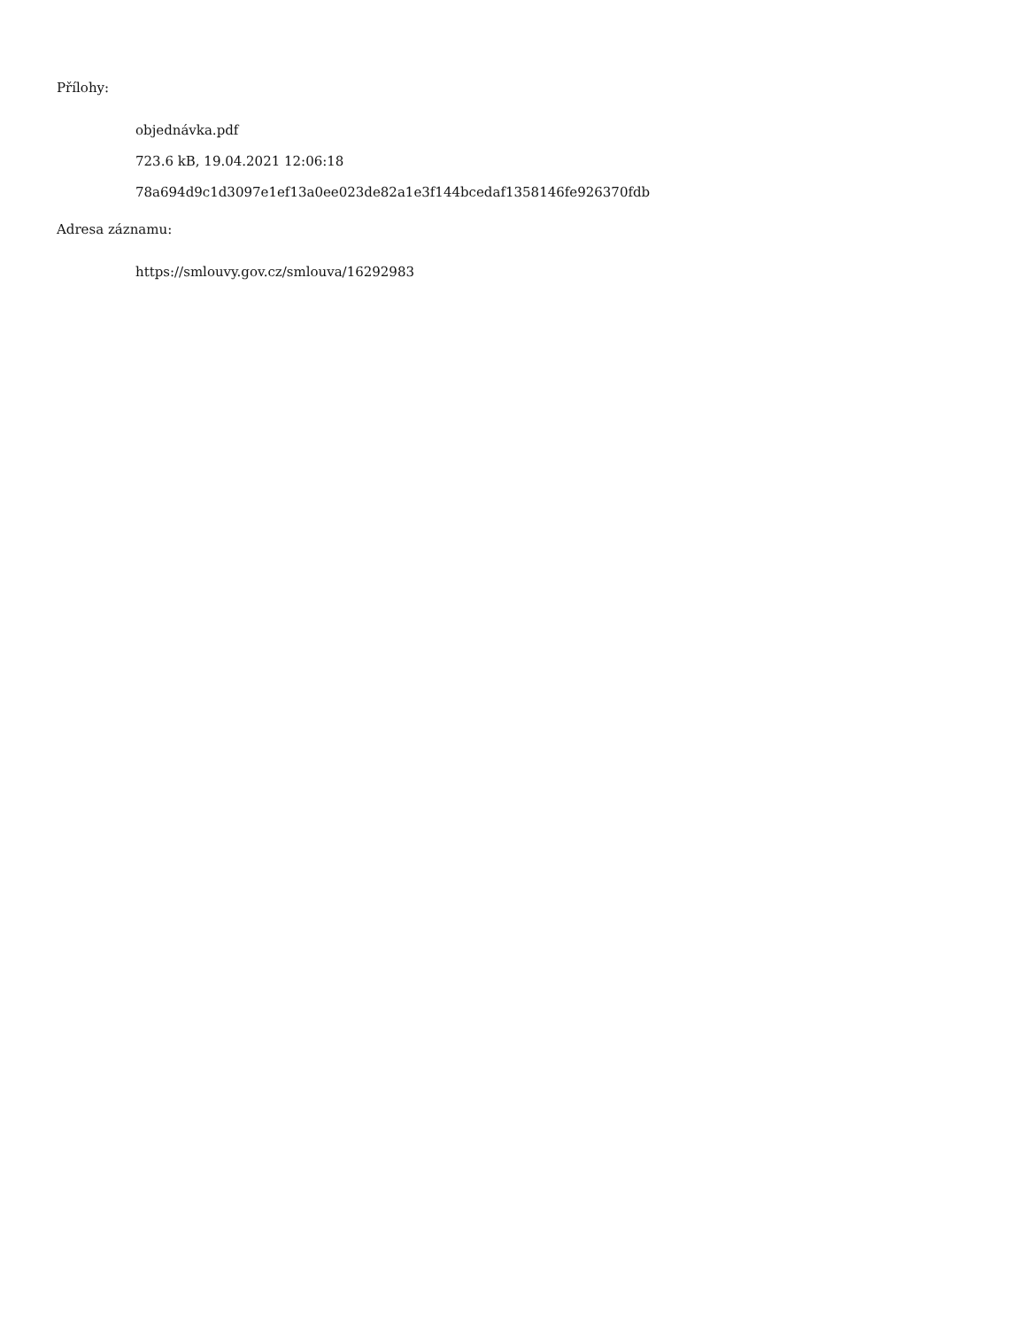Přílohy:
objednávka.pdf
723.6 kB, 19.04.2021 12:06:18
78a694d9c1d3097e1ef13a0ee023de82a1e3f144bcedaf1358146fe926370fdb
Adresa záznamu:
https://smlouvy.gov.cz/smlouva/16292983